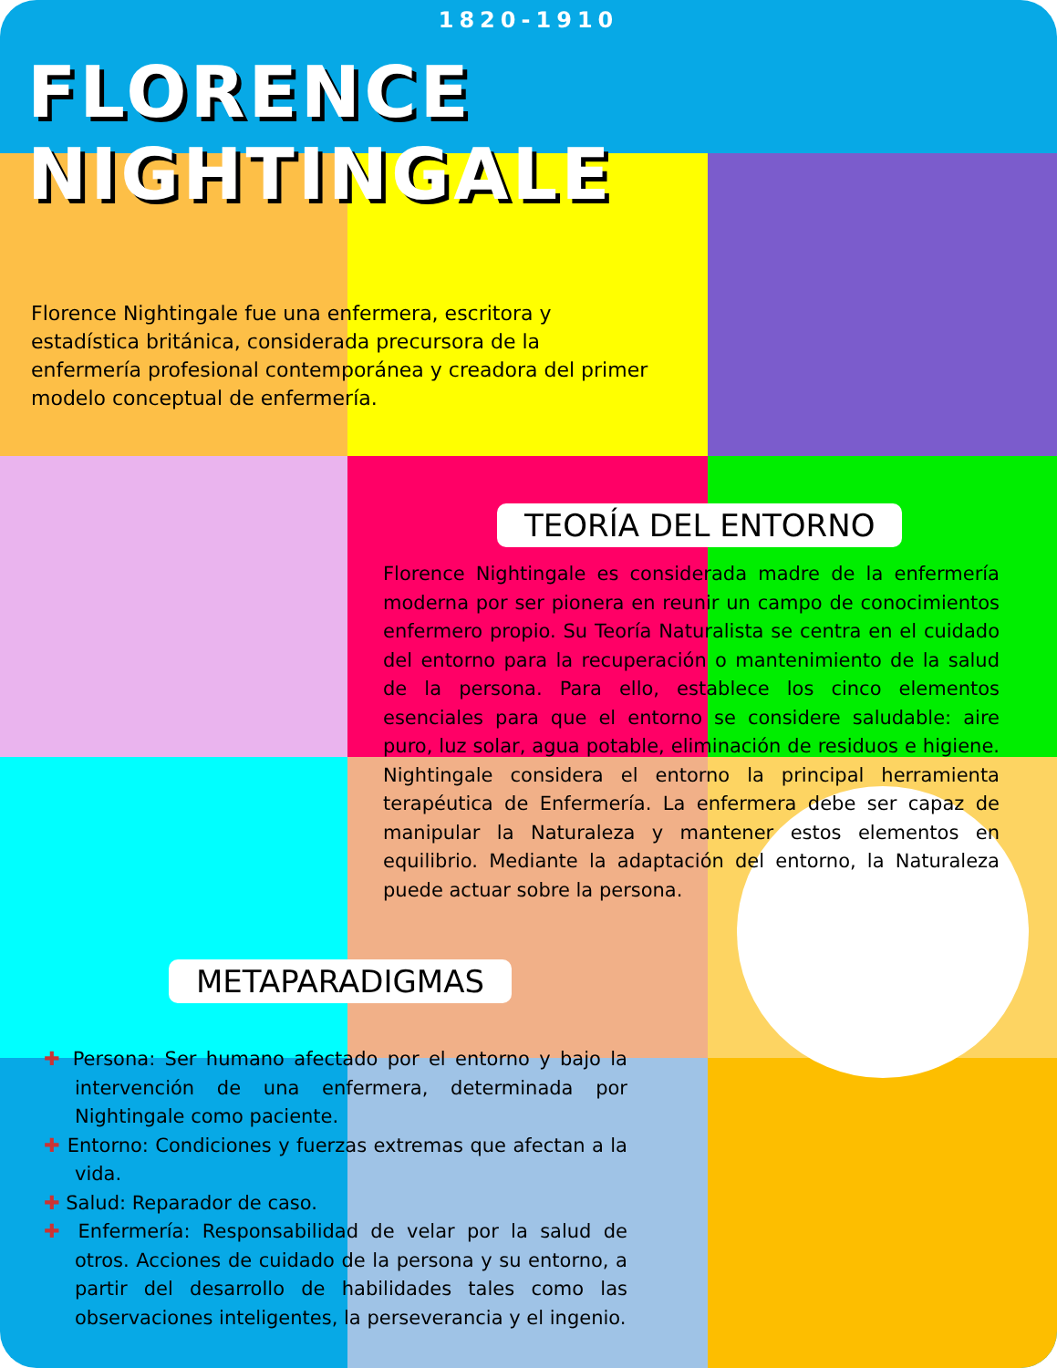1820-1910
FLORENCE NIGHTINGALE
Florence Nightingale fue una enfermera, escritora y estadística británica, considerada precursora de la enfermería profesional contemporánea y creadora del primer modelo conceptual de enfermería.
TEORÍA DEL ENTORNO
Florence Nightingale es considerada madre de la enfermería moderna por ser pionera en reunir un campo de conocimientos enfermero propio. Su Teoría Naturalista se centra en el cuidado del entorno para la recuperación o mantenimiento de la salud de la persona. Para ello, establece los cinco elementos esenciales para que el entorno se considere saludable: aire puro, luz solar, agua potable, eliminación de residuos e higiene. Nightingale considera el entorno la principal herramienta terapéutica de Enfermería. La enfermera debe ser capaz de manipular la Naturaleza y mantener estos elementos en equilibrio. Mediante la adaptación del entorno, la Naturaleza puede actuar sobre la persona.
METAPARADIGMAS
✚ Persona: Ser humano afectado por el entorno y bajo la intervención de una enfermera, determinada por Nightingale como paciente.
✚ Entorno: Condiciones y fuerzas extremas que afectan a la vida.
✚ Salud: Reparador de caso.
✚ Enfermería: Responsabilidad de velar por la salud de otros. Acciones de cuidado de la persona y su entorno, a partir del desarrollo de habilidades tales como las observaciones inteligentes, la perseverancia y el ingenio.